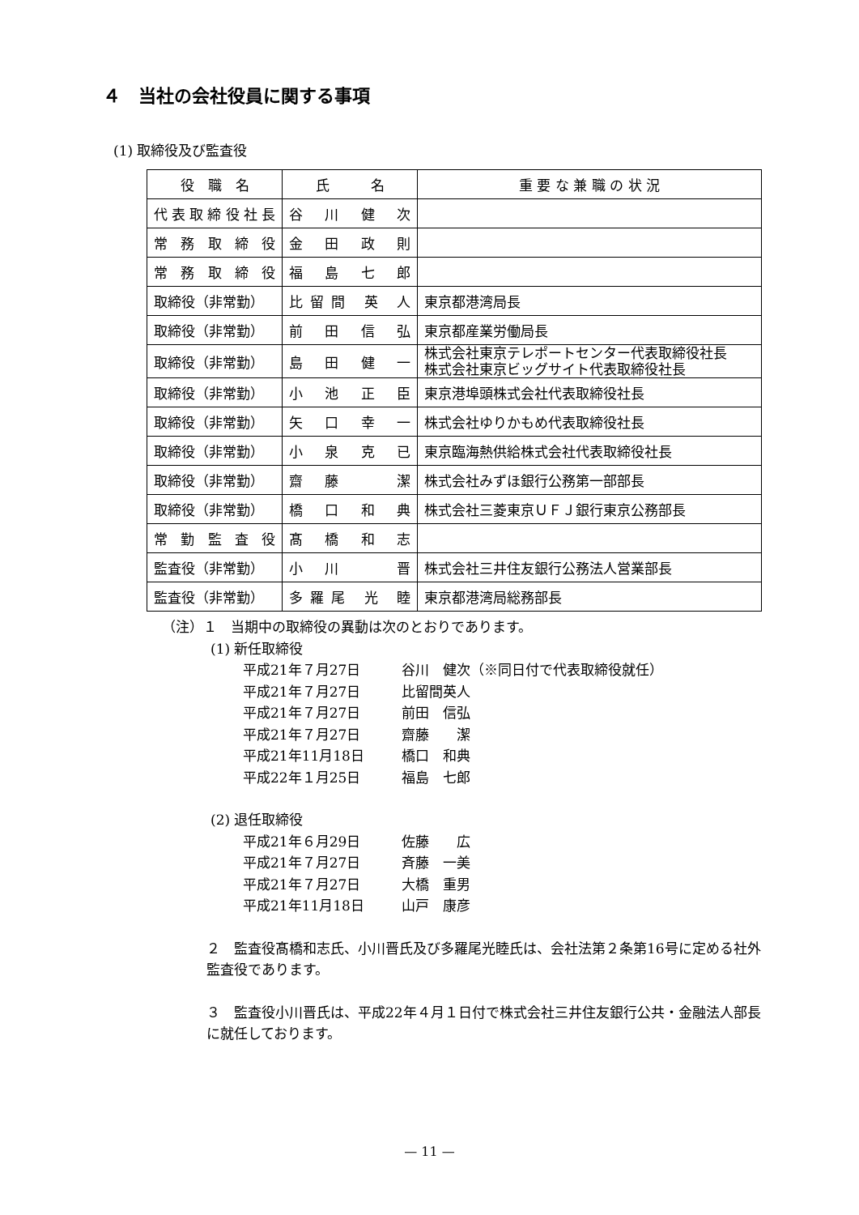４　当社の会社役員に関する事項
(1) 取締役及び監査役
| 役 職 名 | 氏 名 | 重 要 な 兼 職 の 状 況 |
| --- | --- | --- |
| 代表取締役社長 | 谷 川 健 次 | |
| 常務取締役 | 金 田 政 則 | |
| 常務取締役 | 福 島 七 郎 | |
| 取締役（非常勤） | 比留間 英 人 | 東京都港湾局長 |
| 取締役（非常勤） | 前 田 信 弘 | 東京都産業労働局長 |
| 取締役（非常勤） | 島 田 健 一 | 株式会社東京テレポートセンター代表取締役社長 株式会社東京ビッグサイト代表取締役社長 |
| 取締役（非常勤） | 小 池 正 臣 | 東京港埠頭株式会社代表取締役社長 |
| 取締役（非常勤） | 矢 口 幸 一 | 株式会社ゆりかもめ代表取締役社長 |
| 取締役（非常勤） | 小 泉 克 已 | 東京臨海熱供給株式会社代表取締役社長 |
| 取締役（非常勤） | 齋 藤 潔 | 株式会社みずほ銀行公務第一部部長 |
| 取締役（非常勤） | 橋 口 和 典 | 株式会社三菱東京ＵＦＪ銀行東京公務部長 |
| 常勤監査役 | 髙 橋 和 志 | |
| 監査役（非常勤） | 小 川 晋 | 株式会社三井住友銀行公務法人営業部長 |
| 監査役（非常勤） | 多羅尾 光 睦 | 東京都港湾局総務部長 |
（注）１　当期中の取締役の異動は次のとおりであります。
(1) 新任取締役
平成21年７月27日 谷川　健次（※同日付で代表取締役就任）
平成21年７月27日 比留間英人
平成21年７月27日 前田　信弘
平成21年７月27日 齋藤　　潔
平成21年11月18日 橋口　和典
平成22年１月25日 福島　七郎
(2) 退任取締役
平成21年６月29日 佐藤　　広
平成21年７月27日 斉藤　一美
平成21年７月27日 大橋　重男
平成21年11月18日 山戸　康彦
２　監査役髙橋和志氏、小川晋氏及び多羅尾光睦氏は、会社法第２条第16号に定める社外監査役であります。
３　監査役小川晋氏は、平成22年４月１日付で株式会社三井住友銀行公共・金融法人部長に就任しております。
— 11 —